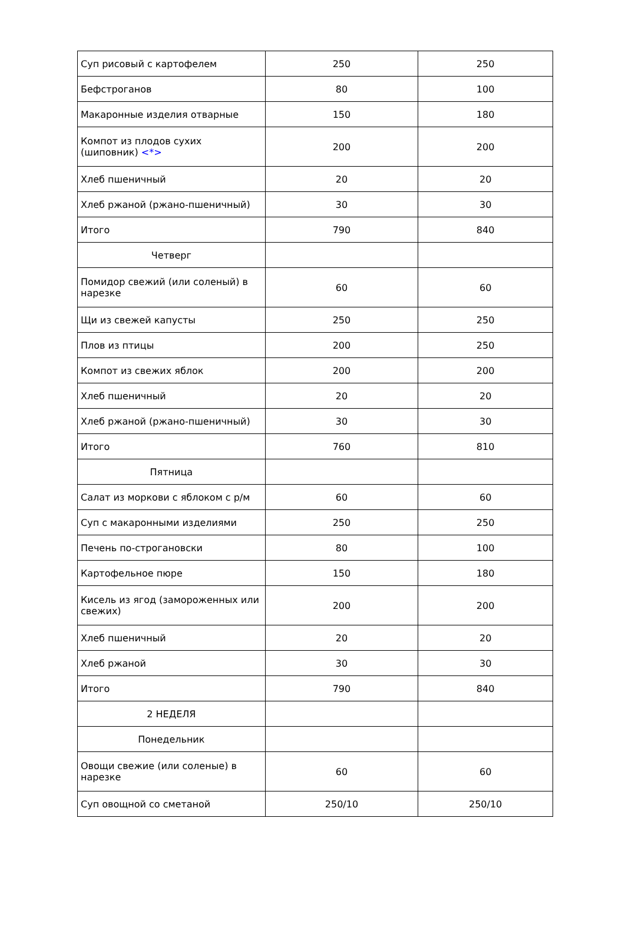| Суп рисовый с картофелем | 250 | 250 |
| Бефстроганов | 80 | 100 |
| Макаронные изделия отварные | 150 | 180 |
| Компот из плодов сухих (шиповник) <*> | 200 | 200 |
| Хлеб пшеничный | 20 | 20 |
| Хлеб ржаной (ржано-пшеничный) | 30 | 30 |
| Итого | 790 | 840 |
| Четверг | | |
| Помидор свежий (или соленый) в нарезке | 60 | 60 |
| Щи из свежей капусты | 250 | 250 |
| Плов из птицы | 200 | 250 |
| Компот из свежих яблок | 200 | 200 |
| Хлеб пшеничный | 20 | 20 |
| Хлеб ржаной (ржано-пшеничный) | 30 | 30 |
| Итого | 760 | 810 |
| Пятница | | |
| Салат из моркови с яблоком с р/м | 60 | 60 |
| Суп с макаронными изделиями | 250 | 250 |
| Печень по-строгановски | 80 | 100 |
| Картофельное пюре | 150 | 180 |
| Кисель из ягод (замороженных или свежих) | 200 | 200 |
| Хлеб пшеничный | 20 | 20 |
| Хлеб ржаной | 30 | 30 |
| Итого | 790 | 840 |
| 2 НЕДЕЛЯ | | |
| Понедельник | | |
| Овощи свежие (или соленые) в нарезке | 60 | 60 |
| Суп овощной со сметаной | 250/10 | 250/10 |